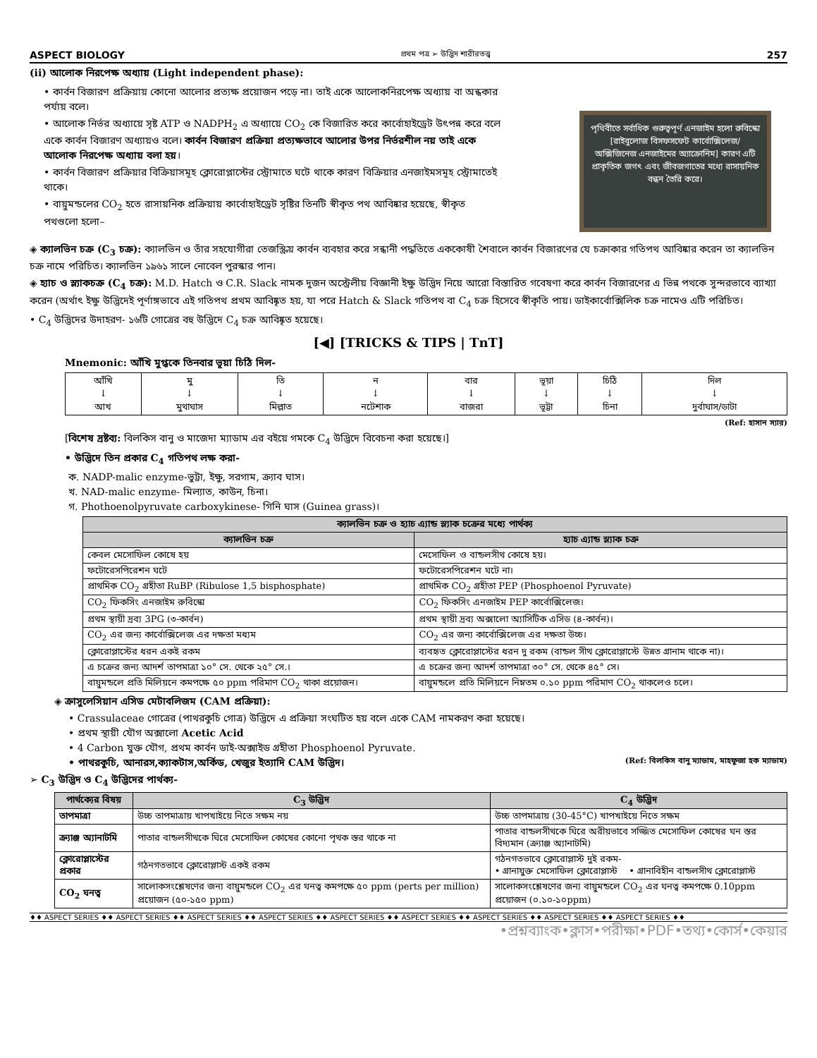ASPECT BIOLOGY প্রথম পত্র ➢ উদ্ভিদ শারীরতত্ত্ব 257
(ii) আলোক নিরপেক্ষ অধ্যায় (Light independent phase):
• কার্বন বিজারণ প্রক্রিয়ায় কোনো আলোর প্রত্যক্ষ প্রয়োজন পড়ে না। তাই একে আলোকনিরপেক্ষ অধ্যায় বা অন্ধকার পর্যায় বলে।
• আলোক নির্ভর অধ্যায়ে সৃষ্ট ATP ও NADPH<sub>2</sub> এ অধ্যায়ে CO<sub>2</sub> কে বিজারিত করে কার্বোহাইড্রেট উৎপন্ন করে বলে একে কার্বন বিজারণ অধ্যায়ও বলে। কার্বন বিজারণ প্রক্রিয়া প্রত্যক্ষভাবে আলোর উপর নির্ভরশীল নয় তাই একে আলোক নিরপেক্ষ অধ্যায় বলা হয়।
• কার্বন বিজারণ প্রক্রিয়ার বিক্রিয়াসমূহ ক্লোরোপ্লাস্টের স্ট্রোমাতে ঘটে থাকে কারণ বিক্রিয়ার এনজাইমসমূহ স্ট্রোমাতেই থাকে।
• বায়ুমন্ডলের CO<sub>2</sub> হতে রাসায়নিক প্রক্রিয়ায় কার্বোহাইড্রেট সৃষ্টির তিনটি স্বীকৃত পথ আবিষ্কার হয়েছে, স্বীকৃত পথগুলো হলো–
পৃথিবীতে সর্বাধিক গুরুত্বপূর্ণ এনজাইম হলো রুবিস্কো [রাইবুলোজ বিসফসফেট কার্বোক্সিলেজ/ অক্সিজিনেজ এনজাইমের অ্যাক্রোনিম] কারণ এটি প্রাকৃতিক জগৎ এবং জীবজগাতের মধ্যে রাসায়নিক বন্ধন তৈরি করে।
◈ ক্যালভিন চক্র (C<sub>3</sub> চক্র): ক্যালভিন ও তাঁর সহযোগীরা তেজস্ক্রিয় কার্বন ব্যবহার করে সন্ধানী পদ্ধতিতে এককোষী শৈবালে কার্বন বিজারণের যে চক্রাকার গতিপথ আবিষ্কার করেন তা ক্যালভিন চক্র নামে পরিচিত। ক্যালভিন ১৯৬১ সালে নোবেল পুরস্কার পান।
◈ হ্যাচ ও স্ল্যাকচক্র (C<sub>4</sub> চক্র): M.D. Hatch ও C.R. Slack নামক দুজন অস্ট্রেলীয় বিজ্ঞানী ইক্ষু উদ্ভিদ নিয়ে আরো বিস্তারিত গবেষণা করে কার্বন বিজারণের এ ভিন্ন পথকে সুন্দরভাবে ব্যাখ্যা করেন (অর্থাৎ ইক্ষু উদ্ভিদেই পূর্ণাঙ্গভাবে এই গতিপথ প্রথম আবিষ্কৃত হয়, যা পরে Hatch & Slack গতিপথ বা C<sub>4</sub> চক্র হিসেবে স্বীকৃতি পায়। ডাইকার্বোক্সিলিক চক্র নামেও এটি পরিচিত।
• C<sub>4</sub> উদ্ভিদের উদাহরণ- ১৬টি গোত্রের বহু উদ্ভিদে C<sub>4</sub> চক্র আবিষ্কৃত হয়েছে।
[◀] [TRICKS & TIPS | TnT]
Mnemonic: আঁখি মুগ্ধকে তিনবার ভূয়া চিঠি দিল-
| আঁখি ↓ আখ | মু ↓ মুথাঘাস | তি ↓ মিল্লাত | ন ↓ নটেশাক | বার ↓ বাজরা | ভূয়া ↓ ভূট্টা | চিঠি ↓ চিনা | দিল ↓ দুর্বাঘাস/ডাটা |
(Ref: হাসান স্যার)
[বিশেষ দ্রষ্টব্য: বিলকিস বানু ও মাজেদা ম্যাডাম এর বইয়ে গমকে C<sub>4</sub> উদ্ভিদে বিবেচনা করা হয়েছে।]
• উদ্ভিদে তিন প্রকার C<sub>4</sub> গতিপথ লক্ষ করা-
ক. NADP-malic enzyme-ভুট্টা, ইক্ষু, সরগাম, ক্র্যাব ঘাস।
খ. NAD-malic enzyme- মিল্যাত, কাউন, চিনা।
গ. Phothoenolpyruvate carboxykinese- গিনি ঘাস (Guinea grass)।
| ক্যালভিন চক্র ও হ্যাচ এ্যান্ড স্ল্যাক চক্রের মধ্যে পার্থক্য | |
| --- | --- |
| ক্যালভিন চক্র | হ্যাচ এ্যান্ড স্ল্যাক চক্র |
| কেবল মেসোফিল কোষে হয় | মেসোফিল ও বান্ডলসীথ কোষে হয়। |
| ফটোরেসপিরেশন ঘটে | ফটোরেসপিরেশন ঘটে না। |
| প্রাথমিক CO<sub>2</sub> গ্রহীতা RuBP (Ribulose 1,5 bisphosphate) | প্রাথমিক CO<sub>2</sub> গ্রহীতা PEP (Phosphoenol Pyruvate) |
| CO<sub>2</sub> ফিকসিং এনজাইম রুবিস্কো | CO<sub>2</sub> ফিকসিং এনজাইম PEP কার্বোক্সিলেজ। |
| প্রথম স্থায়ী দ্রব্য 3PG (৩-কার্বন) | প্রথম স্থায়ী দ্রব্য অক্সালো অ্যাসিটিক এসিড (৪-কার্বন)। |
| CO<sub>2</sub> এর জন্য কার্বোক্সিলেজ এর দক্ষতা মধ্যম | CO<sub>2</sub> এর জন্য কার্বোক্সিলেজ এর দক্ষতা উচ্চ। |
| ক্লোরোপ্লাস্টের ধরন একই রকম | ব্যবহৃত ক্লোরোপ্লাস্টের ধরন দু রকম (বান্ডল সীথ ক্লোরোপ্লাস্টে উন্নত গ্রানাম থাকে না)। |
| এ চক্রের জন্য আদর্শ তাপমাত্রা ১০° সে. থেকে ২৫° সে.। | এ চক্রের জন্য আদর্শ তাপমাত্রা ৩০° সে. থেকে ৪৫° সে। |
| বায়ুমন্ডলে প্রতি মিলিয়নে কমপক্ষে ৫০ ppm পরিমাণ CO<sub>2</sub> থাকা প্রয়োজন। | বায়ুমন্ডলে প্রতি মিলিয়নে নিম্নতম ০.১০ ppm পরিমাণ CO<sub>2</sub> থাকলেও চলে। |
◈ ক্রাসুলেসিয়ান এসিড মেটাবলিজম (CAM প্রক্রিয়া):
• Crassulaceae গোত্রের (পাথরকুচি গোত্র) উদ্ভিদে এ প্রক্রিয়া সংঘটিত হয় বলে একে CAM নামকরণ করা হয়েছে।
• প্রথম স্থায়ী যৌগ অক্সালো Acetic Acid
• 4 Carbon যুক্ত যৌগ, প্রথম কার্বন ডাই-অক্সাইড গ্রহীতা Phosphoenol Pyruvate.
• পাথরকুচি, আনারস,ক্যাকটাস,অর্কিড, খেজুর ইত্যাদি CAM উদ্ভিদ। (Ref: বিলকিস বানু ম্যাডাম, মাহফুজা হক ম্যাডাম)
➢ C<sub>3</sub> উদ্ভিদ ও C<sub>4</sub> উদ্ভিদের পার্থক্য-
| পার্থক্যের বিষয় | C<sub>3</sub> উদ্ভিদ | C<sub>4</sub> উদ্ভিদ |
| --- | --- | --- |
| তাপমাত্রা | উচ্চ তাপমাত্রায় খাপখাইয়ে নিতে সক্ষম নয় | উচ্চ তাপমাত্রায় (30-45°C) খাপখাইয়ে নিতে সক্ষম |
| ক্র্যাঞ্জ অ্যানাটমি | পাতার বান্ডলসীথকে ঘিরে মেসোফিল কোষের কোনো পৃথক স্তর থাকে না | পাতার বান্ডলসীথকে ঘিরে অরীয়ভাবে সজ্জিত মেসোফিল কোষের ঘন স্তর বিদ্যমান (ক্র্যাঞ্জ অ্যানাটমি) |
| ক্লোরোপ্লাস্টের প্রকার | গঠনগতভাবে ক্লোরোপ্লাস্ট একই রকম | গঠনগতভাবে ক্লোরোপ্লাস্ট দুই রকম- • গ্রানাযুক্ত মেসোফিল ক্লোরোপ্লাস্ট • গ্রানাবিহীন বান্ডলসীথ ক্লোরোপ্লাস্ট |
| CO<sub>2</sub> ঘনত্ব | সালোকসংশ্লেষণের জন্য বায়ুমন্ডলে CO<sub>2</sub> এর ঘনত্ব কমপক্ষে ৫০ ppm (perts per million) প্রয়োজন (৫০-১৫০ ppm) | সালোকসংশ্লেষণের জন্য বায়ুমন্ডলে CO<sub>2</sub> এর ঘনত্ব কমপক্ষে 0.10ppm প্রয়োজন (০.১০-১০ppm) |
♦♦ ASPECT SERIES ♦♦ ASPECT SERIES ♦♦ ASPECT SERIES ♦♦ ASPECT SERIES ♦♦ ASPECT SERIES ♦♦ ASPECT SERIES ♦♦ ASPECT SERIES ♦♦ ASPECT SERIES ♦♦ ASPECT SERIES ♦♦
•প্রশ্নব্যাংক•ক্লাস•পরীক্ষা•PDF•তথ্য•কোর্স•কেয়ার